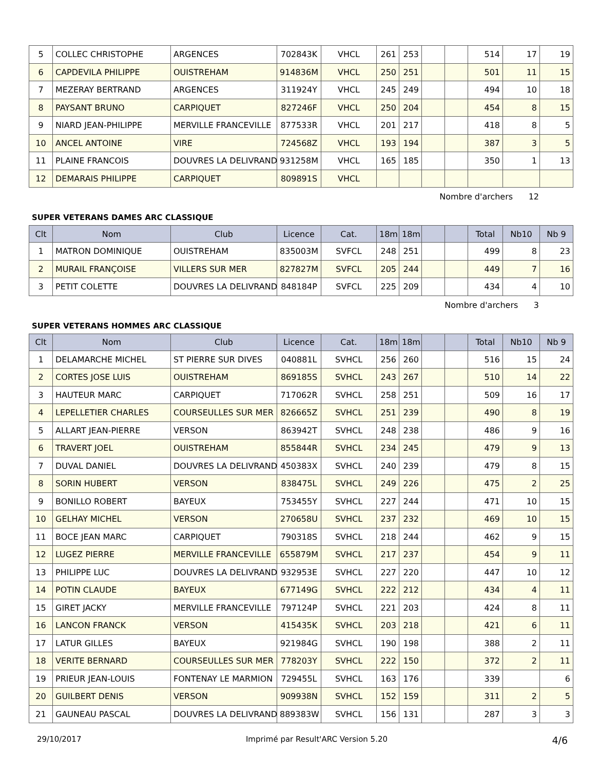| 5 | COLLEC CHRISTOPHE | ARGENCES | 702843K | VHCL | 261 | 253 | | | 514 | 17 | 19 |
| 6 | CAPDEVILA PHILIPPE | OUISTREHAM | 914836M | VHCL | 250 | 251 | | | 501 | 11 | 15 |
| 7 | MEZERAY BERTRAND | ARGENCES | 311924Y | VHCL | 245 | 249 | | | 494 | 10 | 18 |
| 8 | PAYSANT BRUNO | CARPIQUET | 827246F | VHCL | 250 | 204 | | | 454 | 8 | 15 |
| 9 | NIARD JEAN-PHILIPPE | MERVILLE FRANCEVILLE | 877533R | VHCL | 201 | 217 | | | 418 | 8 | 5 |
| 10 | ANCEL ANTOINE | VIRE | 724568Z | VHCL | 193 | 194 | | | 387 | 3 | 5 |
| 11 | PLAINE FRANCOIS | DOUVRES LA DELIVRAND | 931258M | VHCL | 165 | 185 | | | 350 | 1 | 13 |
| 12 | DEMARAIS PHILIPPE | CARPIQUET | 809891S | VHCL | | | | | | | |
Nombre d'archers 12
SUPER VETERANS DAMES ARC CLASSIQUE
| Clt | Nom | Club | Licence | Cat. | 18m | 18m | | | Total | Nb10 | Nb 9 |
| --- | --- | --- | --- | --- | --- | --- | --- | --- | --- | --- | --- |
| 1 | MATRON DOMINIQUE | OUISTREHAM | 835003M | SVFCL | 248 | 251 | | | 499 | 8 | 23 |
| 2 | MURAIL FRANÇOISE | VILLERS SUR MER | 827827M | SVFCL | 205 | 244 | | | 449 | 7 | 16 |
| 3 | PETIT COLETTE | DOUVRES LA DELIVRAND | 848184P | SVFCL | 225 | 209 | | | 434 | 4 | 10 |
Nombre d'archers 3
SUPER VETERANS HOMMES ARC CLASSIQUE
| Clt | Nom | Club | Licence | Cat. | 18m | 18m | | | Total | Nb10 | Nb 9 |
| --- | --- | --- | --- | --- | --- | --- | --- | --- | --- | --- | --- |
| 1 | DELAMARCHE MICHEL | ST PIERRE SUR DIVES | 040881L | SVHCL | 256 | 260 | | | 516 | 15 | 24 |
| 2 | CORTES JOSE LUIS | OUISTREHAM | 869185S | SVHCL | 243 | 267 | | | 510 | 14 | 22 |
| 3 | HAUTEUR MARC | CARPIQUET | 717062R | SVHCL | 258 | 251 | | | 509 | 16 | 17 |
| 4 | LEPELLETIER CHARLES | COURSEULLES SUR MER | 826665Z | SVHCL | 251 | 239 | | | 490 | 8 | 19 |
| 5 | ALLART JEAN-PIERRE | VERSON | 863942T | SVHCL | 248 | 238 | | | 486 | 9 | 16 |
| 6 | TRAVERT JOEL | OUISTREHAM | 855844R | SVHCL | 234 | 245 | | | 479 | 9 | 13 |
| 7 | DUVAL DANIEL | DOUVRES LA DELIVRAND | 450383X | SVHCL | 240 | 239 | | | 479 | 8 | 15 |
| 8 | SORIN HUBERT | VERSON | 838475L | SVHCL | 249 | 226 | | | 475 | 2 | 25 |
| 9 | BONILLO ROBERT | BAYEUX | 753455Y | SVHCL | 227 | 244 | | | 471 | 10 | 15 |
| 10 | GELHAY MICHEL | VERSON | 270658U | SVHCL | 237 | 232 | | | 469 | 10 | 15 |
| 11 | BOCE JEAN MARC | CARPIQUET | 790318S | SVHCL | 218 | 244 | | | 462 | 9 | 15 |
| 12 | LUGEZ PIERRE | MERVILLE FRANCEVILLE | 655879M | SVHCL | 217 | 237 | | | 454 | 9 | 11 |
| 13 | PHILIPPE LUC | DOUVRES LA DELIVRAND | 932953E | SVHCL | 227 | 220 | | | 447 | 10 | 12 |
| 14 | POTIN CLAUDE | BAYEUX | 677149G | SVHCL | 222 | 212 | | | 434 | 4 | 11 |
| 15 | GIRET JACKY | MERVILLE FRANCEVILLE | 797124P | SVHCL | 221 | 203 | | | 424 | 8 | 11 |
| 16 | LANCON FRANCK | VERSON | 415435K | SVHCL | 203 | 218 | | | 421 | 6 | 11 |
| 17 | LATUR GILLES | BAYEUX | 921984G | SVHCL | 190 | 198 | | | 388 | 2 | 11 |
| 18 | VERITE BERNARD | COURSEULLES SUR MER | 778203Y | SVHCL | 222 | 150 | | | 372 | 2 | 11 |
| 19 | PRIEUR JEAN-LOUIS | FONTENAY LE MARMION | 729455L | SVHCL | 163 | 176 | | | 339 | | 6 |
| 20 | GUILBERT DENIS | VERSON | 909938N | SVHCL | 152 | 159 | | | 311 | 2 | 5 |
| 21 | GAUNEAU PASCAL | DOUVRES LA DELIVRAND | 889383W | SVHCL | 156 | 131 | | | 287 | 3 | 3 |
29/10/2017 Imprimé par Result'ARC Version 5.20 4/6